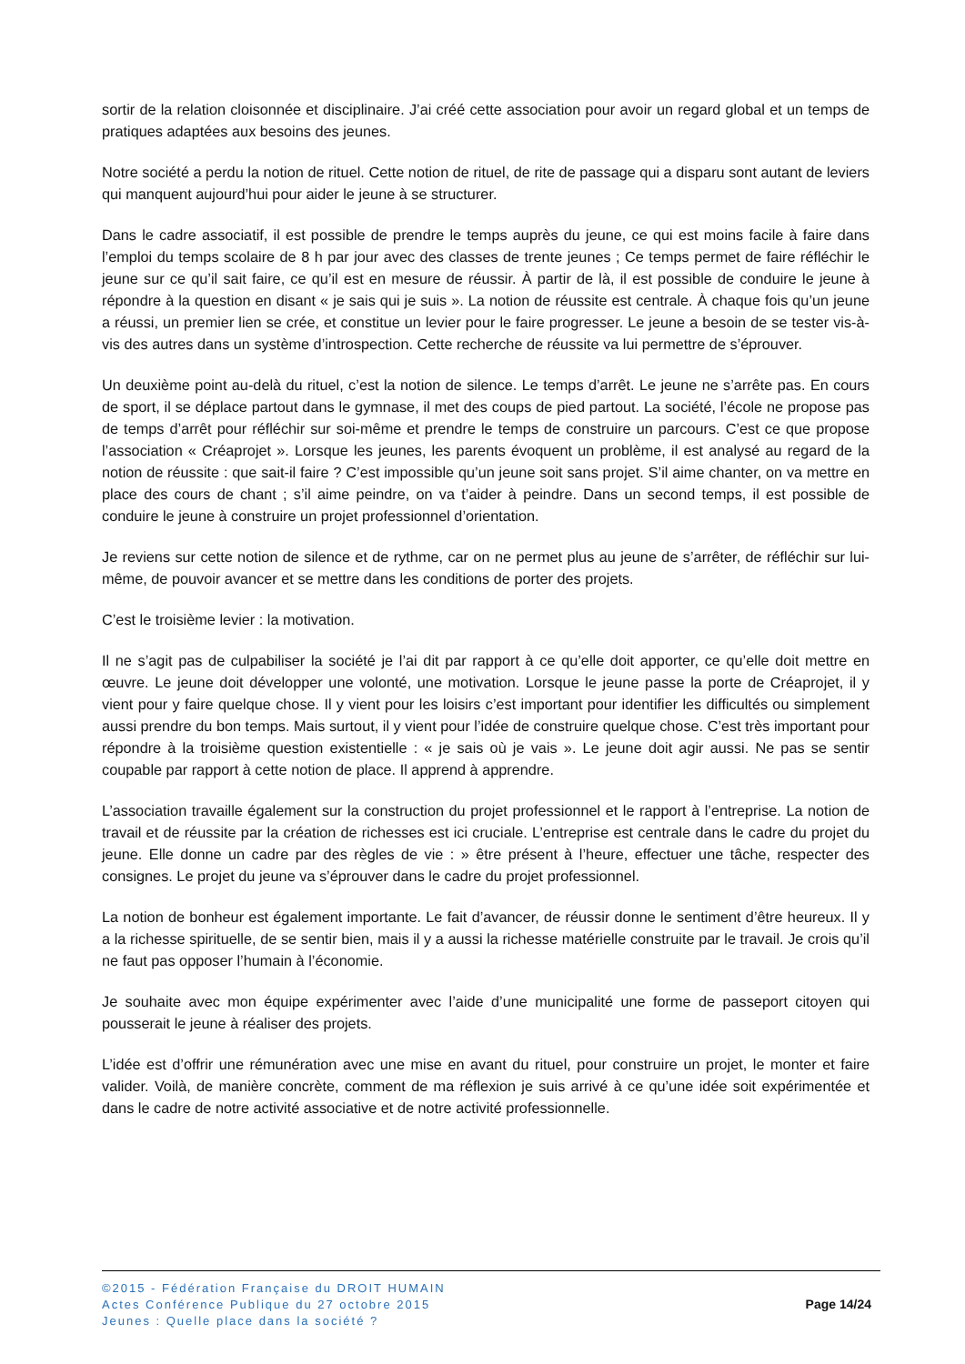sortir de la relation cloisonnée et disciplinaire. J’ai créé cette association pour avoir un regard global et un temps de pratiques adaptées aux besoins des jeunes.
Notre société a perdu la notion de rituel. Cette notion de rituel, de rite de passage qui a disparu sont autant de leviers qui manquent aujourd’hui pour aider le jeune à se structurer.
Dans le cadre associatif, il est possible de prendre le temps auprès du jeune, ce qui est moins facile à faire dans l’emploi du temps scolaire de 8 h par jour avec des classes de trente jeunes ; Ce temps permet de faire réfléchir le jeune sur ce qu’il sait faire, ce qu’il est en mesure de réussir. À partir de là, il est possible de conduire le jeune à répondre à la question en disant « je sais qui je suis ». La notion de réussite est centrale. À chaque fois qu’un jeune a réussi, un premier lien se crée, et constitue un levier pour le faire progresser. Le jeune a besoin de se tester vis-à-vis des autres dans un système d’introspection. Cette recherche de réussite va lui permettre de s’éprouver.
Un deuxième point au-delà du rituel, c’est la notion de silence. Le temps d’arrêt. Le jeune ne s’arrête pas. En cours de sport, il se déplace partout dans le gymnase, il met des coups de pied partout. La société, l’école ne propose pas de temps d’arrêt pour réfléchir sur soi-même et prendre le temps de construire un parcours. C’est ce que propose l’association « Créaprojet ». Lorsque les jeunes, les parents évoquent un problème, il est analysé au regard de la notion de réussite : que sait-il faire ? C’est impossible qu’un jeune soit sans projet. S’il aime chanter, on va mettre en place des cours de chant ; s’il aime peindre, on va t’aider à peindre. Dans un second temps, il est possible de conduire le jeune à construire un projet professionnel d’orientation.
Je reviens sur cette notion de silence et de rythme, car on ne permet plus au jeune de s’arrêter, de réfléchir sur lui-même, de pouvoir avancer et se mettre dans les conditions de porter des projets.
C’est le troisième levier : la motivation.
Il ne s’agit pas de culpabiliser la société je l’ai dit par rapport à ce qu’elle doit apporter, ce qu’elle doit mettre en œuvre. Le jeune doit développer une volonté, une motivation. Lorsque le jeune passe la porte de Créaprojet, il y vient pour y faire quelque chose. Il y vient pour les loisirs c’est important pour identifier les difficultés ou simplement aussi prendre du bon temps. Mais surtout, il y vient pour l’idée de construire quelque chose. C’est très important pour répondre à la troisième question existentielle : « je sais où je vais ». Le jeune doit agir aussi. Ne pas se sentir coupable par rapport à cette notion de place. Il apprend à apprendre.
L’association travaille également sur la construction du projet professionnel et le rapport à l’entreprise. La notion de travail et de réussite par la création de richesses est ici cruciale. L’entreprise est centrale dans le cadre du projet du jeune. Elle donne un cadre par des règles de vie : » être présent à l’heure, effectuer une tâche, respecter des consignes. Le projet du jeune va s’éprouver dans le cadre du projet professionnel.
La notion de bonheur est également importante. Le fait d’avancer, de réussir donne le sentiment d’être heureux. Il y a la richesse spirituelle, de se sentir bien, mais il y a aussi la richesse matérielle construite par le travail. Je crois qu’il ne faut pas opposer l’humain à l’économie.
Je souhaite avec mon équipe expérimenter avec l’aide d’une municipalité une forme de passeport citoyen qui pousserait le jeune à réaliser des projets.
L’idée est d’offrir une rémunération avec une mise en avant du rituel, pour construire un projet, le monter et faire valider. Voilà, de manière concrète, comment de ma réflexion je suis arrivé à ce qu’une idée soit expérimentée et dans le cadre de notre activité associative et de notre activité professionnelle.
©2015 - Fédération Française du DROIT HUMAIN
Actes Conférence Publique du 27 octobre 2015
Jeunes : Quelle place dans la société ?
Page 14/24